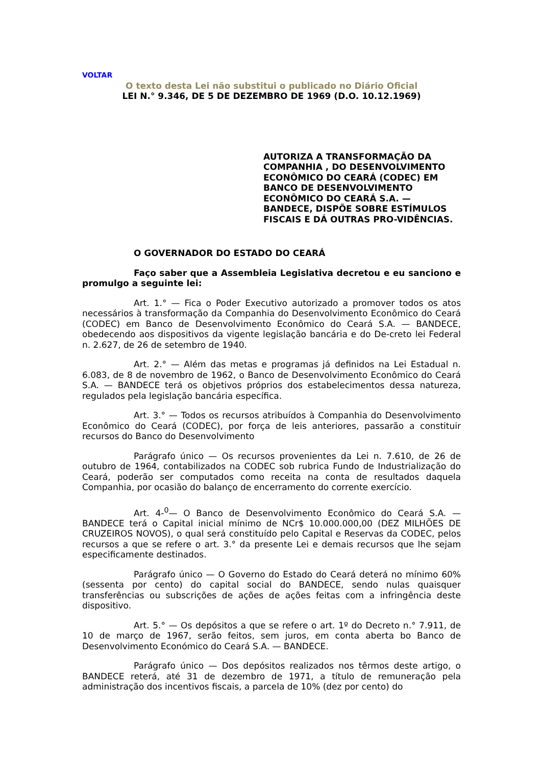VOLTAR
O texto desta Lei não substitui o publicado no Diário Oficial
LEI N.° 9.346, DE 5 DE DEZEMBRO DE 1969 (D.O. 10.12.1969)
AUTORIZA A TRANSFORMAÇÃO DA COMPANHIA , DO DESENVOLVIMENTO ECONÔMICO DO CEARÁ (CODEC) EM BANCO DE DESENVOLVIMENTO ECONÔMICO DO CEARÁ S.A. — BANDECE, DISPÕE SOBRE ESTÍMULOS FISCAIS E DÁ OUTRAS PRO-VIDÊNCIAS.
O GOVERNADOR DO ESTADO DO CEARÁ
Faço saber que a Assembleia Legislativa decretou e eu sanciono e promulgo a seguinte lei:
Art. 1.° — Fica o Poder Executivo autorizado a promover todos os atos necessários à transformação da Companhia do Desenvolvimento Econômico do Ceará (CODEC) em Banco de Desenvolvimento Econômico do Ceará S.A. — BANDECE, obedecendo aos dispositivos da vigente legislação bancária e do De-creto lei Federal n. 2.627, de 26 de setembro de 1940.
Art. 2.° — Além das metas e programas já definidos na Lei Estadual n. 6.083, de 8 de novembro de 1962, o Banco de Desenvolvimento Econômico do Ceará S.A. — BANDECE terá os objetivos próprios dos estabelecimentos dessa natureza, regulados pela legislação bancária específica.
Art. 3.° — Todos os recursos atribuídos à Companhia do Desenvolvimento Econômico do Ceará (CODEC), por força de leis anteriores, passarão a constituir recursos do Banco do Desenvolvimento
Parágrafo único — Os recursos provenientes da Lei n. 7.610, de 26 de outubro de 1964, contabilizados na CODEC sob rubrica Fundo de Industrialização do Ceará, poderão ser computados como receita na conta de resultados daquela Companhia, por ocasião do balanço de encerramento do corrente exercício.
Art. 4-<sup>0</sup>— O Banco de Desenvolvimento Econômico do Ceará S.A. — BANDECE terá o Capital inicial mínimo de NCr$ 10.000.000,00 (DEZ MILHÕES DE CRUZEIROS NOVOS), o qual será constituído pelo Capital e Reservas da CODEC, pelos recursos a que se refere o art. 3.° da presente Lei e demais recursos que lhe sejam especificamente destinados.
Parágrafo único — O Governo do Estado do Ceará deterá no mínimo 60% (sessenta por cento) do capital social do BANDECE, sendo nulas quaisquer transferências ou subscrições de ações de ações feitas com a infringência deste dispositivo.
Art. 5.° — Os depósitos a que se refere o art. 1º do Decreto n.° 7.911, de 10 de março de 1967, serão feitos, sem juros, em conta aberta bo Banco de Desenvolvimento Económico do Ceará S.A. — BANDECE.
Parágrafo único — Dos depósitos realizados nos têrmos deste artigo, o BANDECE reterá, até 31 de dezembro de 1971, a título de remuneração pela administração dos incentivos fiscais, a parcela de 10% (dez por cento) do